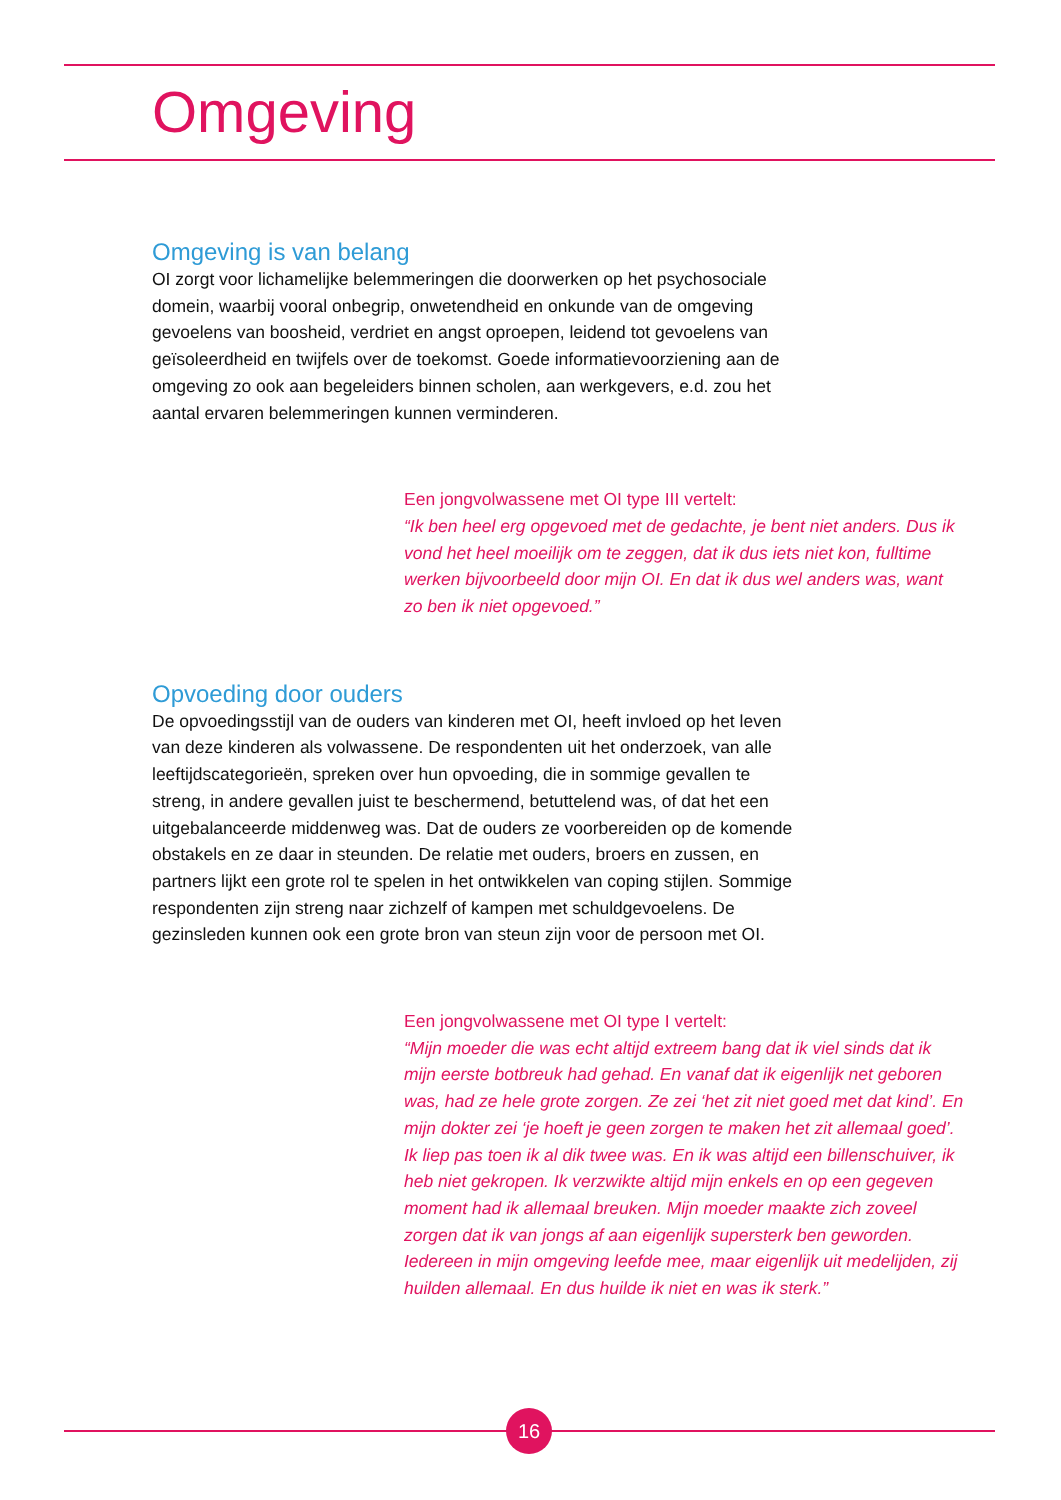Omgeving
Omgeving is van belang
OI zorgt voor lichamelijke belemmeringen die doorwerken op het psychosociale domein, waarbij vooral onbegrip, onwetendheid en onkunde van de omgeving gevoelens van boosheid, verdriet en angst oproepen, leidend tot gevoelens van geïsoleerdheid en twijfels over de toekomst. Goede informatievoorziening aan de omgeving zo ook aan begeleiders binnen scholen, aan werkgevers, e.d. zou het aantal ervaren belemmeringen kunnen verminderen.
Een jongvolwassene met OI type III vertelt:
“Ik ben heel erg opgevoed met de gedachte, je bent niet anders. Dus ik vond het heel moeilijk om te zeggen, dat ik dus iets niet kon, fulltime werken bijvoorbeeld door mijn OI. En dat ik dus wel anders was, want zo ben ik niet opgevoed.”
Opvoeding door ouders
De opvoedingsstijl van de ouders van kinderen met OI, heeft invloed op het leven van deze kinderen als volwassene. De respondenten uit het onderzoek, van alle leeftijdscategorieën, spreken over hun opvoeding, die in sommige gevallen te streng, in andere gevallen juist te beschermend, betuttelend was, of dat het een uitgebalanceerde middenweg was. Dat de ouders ze voorbereiden op de komende obstakels en ze daar in steunden. De relatie met ouders, broers en zussen, en partners lijkt een grote rol te spelen in het ontwikkelen van coping stijlen. Sommige respondenten zijn streng naar zichzelf of kampen met schuldgevoelens. De gezinsleden kunnen ook een grote bron van steun zijn voor de persoon met OI.
Een jongvolwassene met OI type I vertelt:
“Mijn moeder die was echt altijd extreem bang dat ik viel sinds dat ik mijn eerste botbreuk had gehad. En vanaf dat ik eigenlijk net geboren was, had ze hele grote zorgen. Ze zei ‘het zit niet goed met dat kind’. En mijn dokter zei ‘je hoeft je geen zorgen te maken het zit allemaal goed’. Ik liep pas toen ik al dik twee was. En ik was altijd een billenschuiver, ik heb niet gekropen. Ik verzwikte altijd mijn enkels en op een gegeven moment had ik allemaal breuken. Mijn moeder maakte zich zoveel zorgen dat ik van jongs af aan eigenlijk supersterk ben geworden. Iedereen in mijn omgeving leefde mee, maar eigenlijk uit medelijden, zij huilden allemaal. En dus huilde ik niet en was ik sterk.”
16